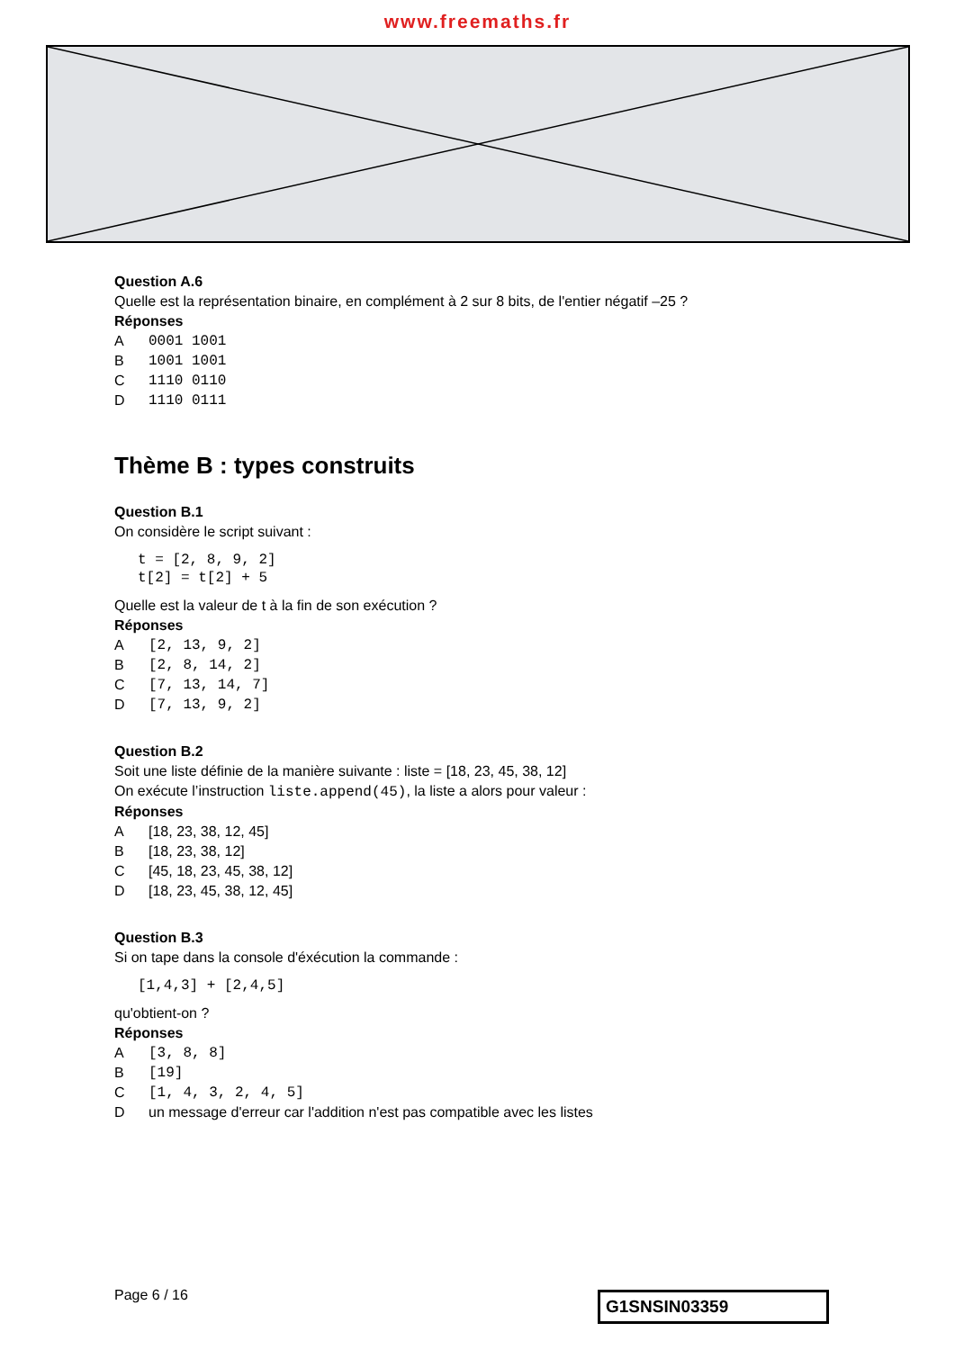www.freemaths.fr
Question A.6
Quelle est la représentation binaire, en complément à 2 sur 8 bits, de l'entier négatif –25 ?
Réponses
A 0001 1001
B 1001 1001
C 1110 0110
D 1110 0111
Thème B : types construits
Question B.1
On considère le script suivant :
t = [2, 8, 9, 2]
t[2] = t[2] + 5
Quelle est la valeur de t à la fin de son exécution ?
Réponses
A [2, 13, 9, 2]
B [2, 8, 14, 2]
C [7, 13, 14, 7]
D [7, 13, 9, 2]
Question B.2
Soit une liste définie de la manière suivante : liste = [18, 23, 45, 38, 12]
On exécute l’instruction liste.append(45), la liste a alors pour valeur :
Réponses
A [18, 23, 38, 12, 45]
B [18, 23, 38, 12]
C [45, 18, 23, 45, 38, 12]
D [18, 23, 45, 38, 12, 45]
Question B.3
Si on tape dans la console d'éxécution la commande :
[1,4,3] + [2,4,5]
qu'obtient-on ?
Réponses
A [3, 8, 8]
B [19]
C [1, 4, 3, 2, 4, 5]
Dun message d'erreur car l'addition n'est pas compatible avec les listes
Page 6 / 16 G1SNSIN03359